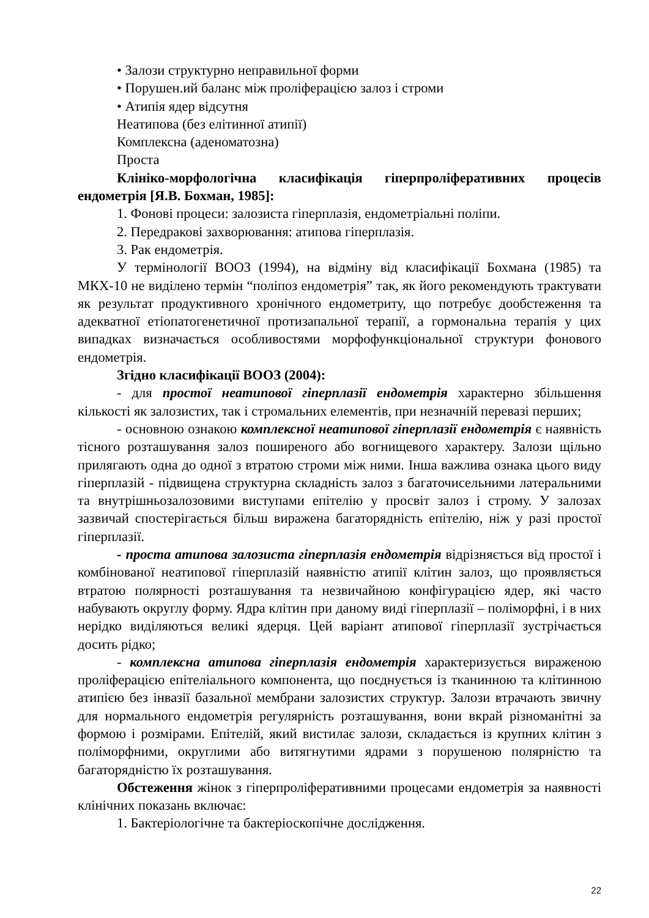• Залози структурно неправильної форми
• Порушен.ий баланс між проліферацією залоз і строми
• Атипія ядер відсутня
Неатипова (без елітинної атипії)
Комплексна (аденоматозна)
Проста
Клініко-морфологічна класифікація гіперпроліферативних процесів ендометрія [Я.В. Бохман, 1985]:
1. Фонові процеси: залозиста гіперплазія, ендометріальні поліпи.
2. Передракові захворювання: атипова гіперплазія.
3. Рак ендометрія.
У термінології ВООЗ (1994), на відміну від класифікації Бохмана (1985) та МКХ-10 не виділено термін “поліпоз ендометрія” так, як його рекомендують трактувати як результат продуктивного хронічного ендометриту, що потребує дообстеження та адекватної етіопатогенетичної протизапальної терапії, а гормональна терапія у цих випадках визначається особливостями морфофункціональної структури фонового ендометрія.
Згідно класифікації ВООЗ (2004):
- для простої неатипової гіперплазії ендометрія характерно збільшення кількості як залозистих, так і стромальних елементів, при незначній перевазі перших;
- основною ознакою комплексної неатипової гіперплазії ендометрія є наявність тісного розташування залоз поширеного або вогнищевого характеру. Залози щільно прилягають одна до одної з втратою строми між ними. Інша важлива ознака цього виду гіперплазій - підвищена структурна складність залоз з багаточисельними латеральними та внутрішньозалозовими виступами епітелію у просвіт залоз і строму. У залозах зазвичай спостерігається більш виражена багаторядність епітелію, ніж у разі простої гіперплазії.
- проста атипова залозиста гіперплазія ендометрія відрізняється від простої і комбінованої неатипової гіперплазій наявністю атипії клітин залоз, що проявляється втратою полярності розташування та незвичайною конфігурацією ядер, які часто набувають округлу форму. Ядра клітин при даному виді гіперплазії – поліморфні, і в них нерідко виділяються великі ядерця. Цей варіант атипової гіперплазії зустрічається досить рідко;
- комплексна атипова гіперплазія ендометрія характеризується вираженою проліферацією епітеліального компонента, що поєднується із тканинною та клітинною атипією без інвазії базальної мембрани залозистих структур. Залози втрачають звичну для нормального ендометрія регулярність розташування, вони вкрай різноманітні за формою і розмірами. Епітелій, який вистилає залози, складається із крупних клітин з поліморфними, округлими або витягнутими ядрами з порушеною полярністю та багаторядністю їх розташування.
Обстеження жінок з гіперпроліферативними процесами ендометрія за наявності клінічних показань включає:
1. Бактеріологічне та бактеріоскопічне дослідження.
22